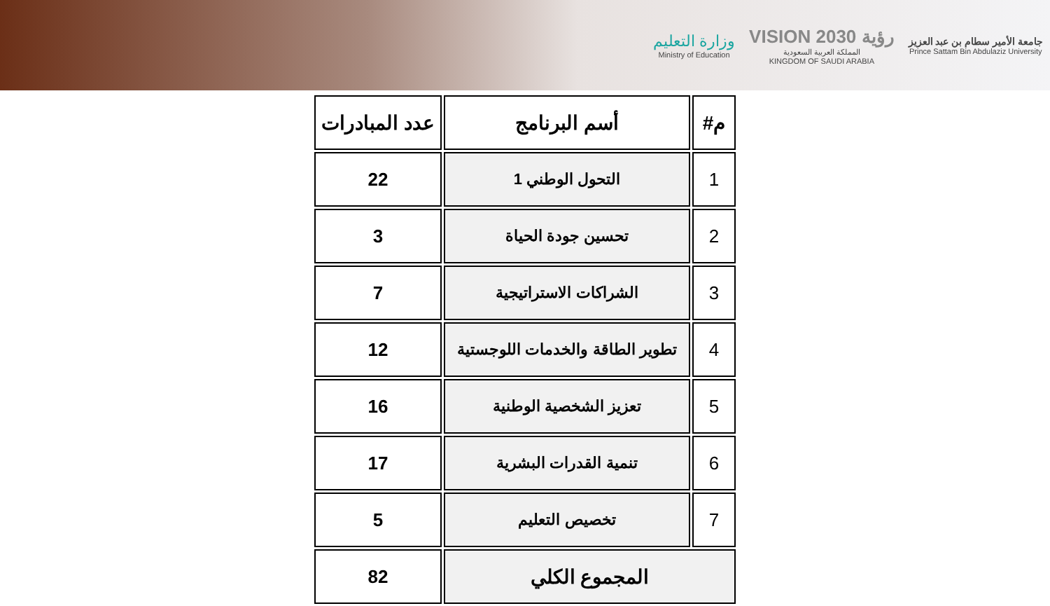جامعة الأمير سطام بن عبد العزيز
Prince Sattam Bin Abdulaziz University
رؤية VISION 2030
المملكة العربية السعودية
KINGDOM OF SAUDI ARABIA
وزارة التعليم
Ministry of Education
| م# | أسم البرنامج | عدد المبادرات |
| --- | --- | --- |
| 1 | التحول الوطني 1 | 22 |
| 2 | تحسين جودة الحياة | 3 |
| 3 | الشراكات الاستراتيجية | 7 |
| 4 | تطوير الطاقة والخدمات اللوجستية | 12 |
| 5 | تعزيز الشخصية الوطنية | 16 |
| 6 | تنمية القدرات البشرية | 17 |
| 7 | تخصيص التعليم | 5 |
| المجموع الكلي | | 82 |